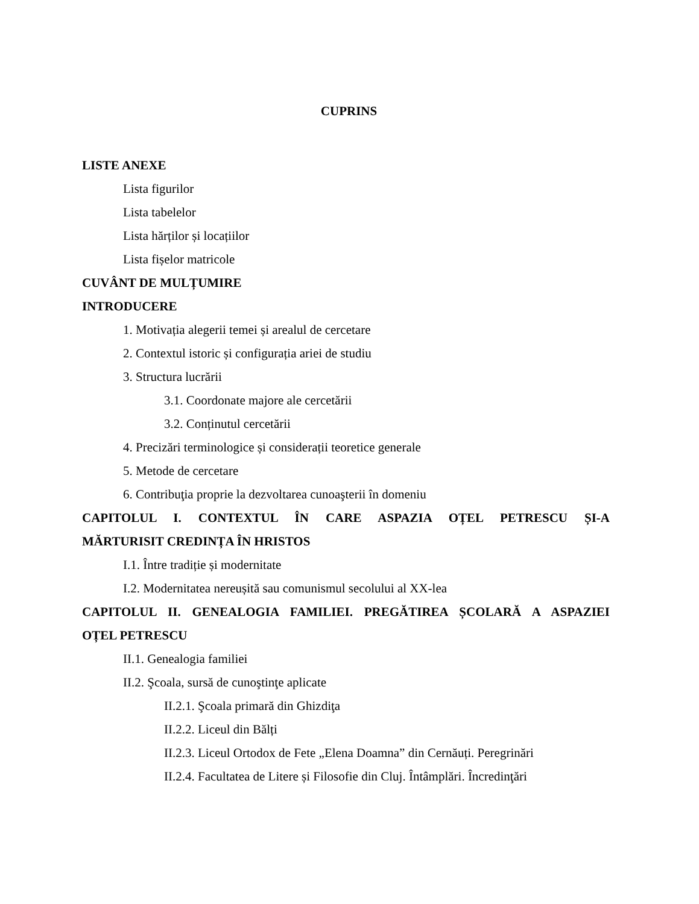CUPRINS
LISTE ANEXE
Lista figurilor
Lista tabelelor
Lista hărților și locațiilor
Lista fișelor matricole
CUVÂNT DE MULȚUMIRE
INTRODUCERE
1. Motivația alegerii temei și arealul de cercetare
2. Contextul istoric și configurația ariei de studiu
3. Structura lucrării
3.1. Coordonate majore ale cercetării
3.2. Conținutul cercetării
4. Precizări terminologice și considerații teoretice generale
5. Metode de cercetare
6. Contribuţia proprie la dezvoltarea cunoaşterii în domeniu
CAPITOLUL I. CONTEXTUL ÎN CARE ASPAZIA OȚEL PETRESCU ȘI-A
MĂRTURISIT CREDINȚA ÎN HRISTOS
I.1. Între tradiție și modernitate
I.2. Modernitatea nereușită sau comunismul secolului al XX-lea
CAPITOLUL II. GENEALOGIA FAMILIEI. PREGĂTIREA ȘCOLARĂ A ASPAZIEI
OȚEL PETRESCU
II.1. Genealogia familiei
II.2. Şcoala, sursă de cunoştinţe aplicate
II.2.1. Şcoala primară din Ghizdiţa
II.2.2. Liceul din Bălți
II.2.3. Liceul Ortodox de Fete „Elena Doamna” din Cernăuți. Peregrinări
II.2.4. Facultatea de Litere și Filosofie din Cluj. Întâmplări. Încredinţări